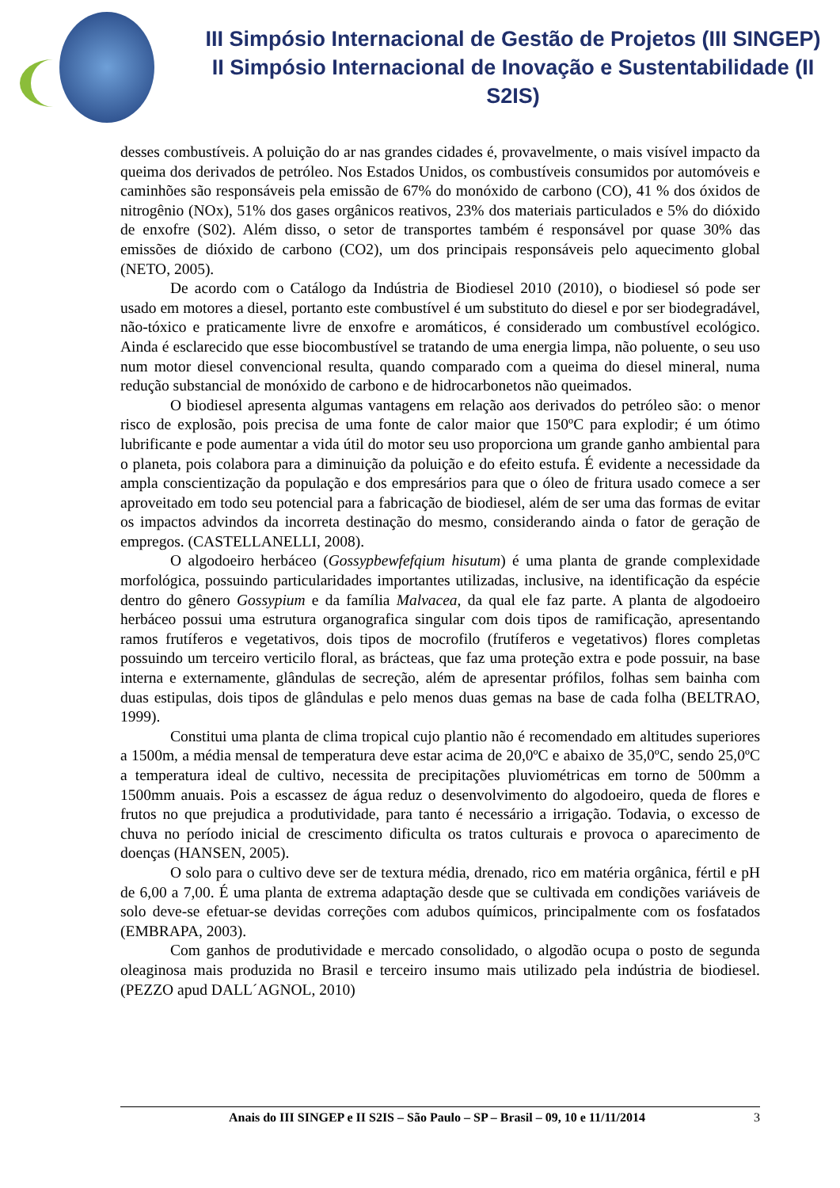III Simpósio Internacional de Gestão de Projetos (III SINGEP)
II Simpósio Internacional de Inovação e Sustentabilidade (II S2IS)
desses combustíveis. A poluição do ar nas grandes cidades é, provavelmente, o mais visível impacto da queima dos derivados de petróleo. Nos Estados Unidos, os combustíveis consumidos por automóveis e caminhões são responsáveis pela emissão de 67% do monóxido de carbono (CO), 41 % dos óxidos de nitrogênio (NOx), 51% dos gases orgânicos reativos, 23% dos materiais particulados e 5% do dióxido de enxofre (S02). Além disso, o setor de transportes também é responsável por quase 30% das emissões de dióxido de carbono (CO2), um dos principais responsáveis pelo aquecimento global (NETO, 2005).
De acordo com o Catálogo da Indústria de Biodiesel 2010 (2010), o biodiesel só pode ser usado em motores a diesel, portanto este combustível é um substituto do diesel e por ser biodegradável, não-tóxico e praticamente livre de enxofre e aromáticos, é considerado um combustível ecológico. Ainda é esclarecido que esse biocombustível se tratando de uma energia limpa, não poluente, o seu uso num motor diesel convencional resulta, quando comparado com a queima do diesel mineral, numa redução substancial de monóxido de carbono e de hidrocarbonetos não queimados.
O biodiesel apresenta algumas vantagens em relação aos derivados do petróleo são: o menor risco de explosão, pois precisa de uma fonte de calor maior que 150ºC para explodir; é um ótimo lubrificante e pode aumentar a vida útil do motor seu uso proporciona um grande ganho ambiental para o planeta, pois colabora para a diminuição da poluição e do efeito estufa. É evidente a necessidade da ampla conscientização da população e dos empresários para que o óleo de fritura usado comece a ser aproveitado em todo seu potencial para a fabricação de biodiesel, além de ser uma das formas de evitar os impactos advindos da incorreta destinação do mesmo, considerando ainda o fator de geração de empregos. (CASTELLANELLI, 2008).
O algodoeiro herbáceo (Gossypbewfefqium hisutum) é uma planta de grande complexidade morfológica, possuindo particularidades importantes utilizadas, inclusive, na identificação da espécie dentro do gênero Gossypium e da família Malvacea, da qual ele faz parte. A planta de algodoeiro herbáceo possui uma estrutura organografica singular com dois tipos de ramificação, apresentando ramos frutíferos e vegetativos, dois tipos de mocrofilo (frutíferos e vegetativos) flores completas possuindo um terceiro verticilo floral, as brácteas, que faz uma proteção extra e pode possuir, na base interna e externamente, glândulas de secreção, além de apresentar prófilos, folhas sem bainha com duas estipulas, dois tipos de glândulas e pelo menos duas gemas na base de cada folha (BELTRAO, 1999).
Constitui uma planta de clima tropical cujo plantio não é recomendado em altitudes superiores a 1500m, a média mensal de temperatura deve estar acima de 20,0ºC e abaixo de 35,0ºC, sendo 25,0ºC a temperatura ideal de cultivo, necessita de precipitações pluviométricas em torno de 500mm a 1500mm anuais. Pois a escassez de água reduz o desenvolvimento do algodoeiro, queda de flores e frutos no que prejudica a produtividade, para tanto é necessário a irrigação. Todavia, o excesso de chuva no período inicial de crescimento dificulta os tratos culturais e provoca o aparecimento de doenças (HANSEN, 2005).
O solo para o cultivo deve ser de textura média, drenado, rico em matéria orgânica, fértil e pH de 6,00 a 7,00. É uma planta de extrema adaptação desde que se cultivada em condições variáveis de solo deve-se efetuar-se devidas correções com adubos químicos, principalmente com os fosfatados (EMBRAPA, 2003).
Com ganhos de produtividade e mercado consolidado, o algodão ocupa o posto de segunda oleaginosa mais produzida no Brasil e terceiro insumo mais utilizado pela indústria de biodiesel. (PEZZO apud DALL´AGNOL, 2010)
Anais do III SINGEP e II S2IS – São Paulo – SP – Brasil – 09, 10 e 11/11/2014 3